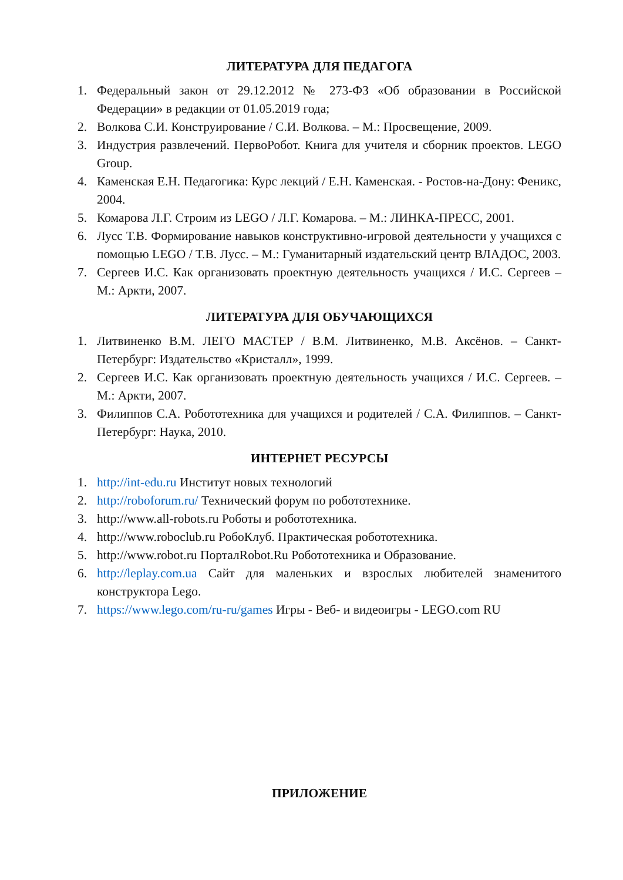ЛИТЕРАТУРА ДЛЯ ПЕДАГОГА
1. Федеральный закон от 29.12.2012 № 273-ФЗ «Об образовании в Российской Федерации» в редакции от 01.05.2019 года;
2. Волкова С.И. Конструирование / С.И. Волкова. – М.: Просвещение, 2009.
3. Индустрия развлечений. ПервоРобот. Книга для учителя и сборник проектов. LEGO Group.
4. Каменская Е.Н. Педагогика: Курс лекций / Е.Н. Каменская. - Ростов-на-Дону: Феникс, 2004.
5. Комарова Л.Г. Строим из LEGO / Л.Г. Комарова. – М.: ЛИНКА-ПРЕСС, 2001.
6. Лусс Т.В. Формирование навыков конструктивно-игровой деятельности у учащихся с помощью LEGO / Т.В. Лусс. – М.: Гуманитарный издательский центр ВЛАДОС, 2003.
7. Сергеев И.С. Как организовать проектную деятельность учащихся / И.С. Сергеев – М.: Аркти, 2007.
ЛИТЕРАТУРА ДЛЯ ОБУЧАЮЩИХСЯ
1. Литвиненко В.М. ЛЕГО МАСТЕР / В.М. Литвиненко, М.В. Аксёнов. – Санкт-Петербург: Издательство «Кристалл», 1999.
2. Сергеев И.С. Как организовать проектную деятельность учащихся / И.С. Сергеев. – М.: Аркти, 2007.
3. Филиппов С.А. Робототехника для учащихся и родителей / С.А. Филиппов. – Санкт-Петербург: Наука, 2010.
ИНТЕРНЕТ РЕСУРСЫ
1. http://int-edu.ru Институт новых технологий
2. http://roboforum.ru/ Технический форум по робототехнике.
3. http://www.all-robots.ru Роботы и робототехника.
4. http://www.roboclub.ru РобоКлуб. Практическая робототехника.
5. http://www.robot.ru ПорталRobot.Ru Робототехника и Образование.
6. http://leplay.com.ua Сайт для маленьких и взрослых любителей знаменитого конструктора Lego.
7. https://www.lego.com/ru-ru/games Игры - Веб- и видеоигры - LEGO.com RU
ПРИЛОЖЕНИЕ